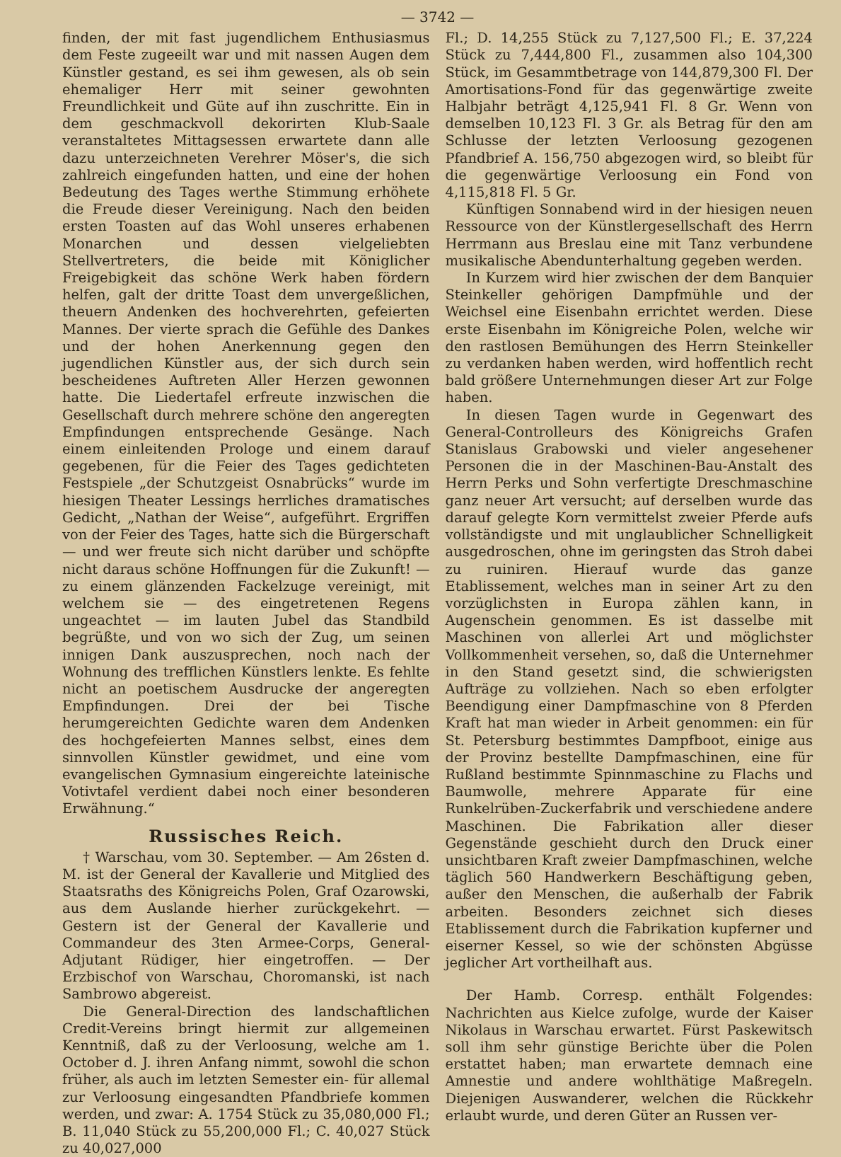— 3742 —
finden, der mit fast jugendlichem Enthusiasmus dem Feste zugeeilt war und mit nassen Augen dem Künstler gestand, es sei ihm gewesen, als ob sein ehemaliger Herr mit seiner gewohnten Freundlichkeit und Güte auf ihn zuschritte. Ein in dem geschmackvoll dekorirten Klub-Saale veranstaltetes Mittagsessen erwartete dann alle dazu unterzeichneten Verehrer Möser's, die sich zahlreich eingefunden hatten, und eine der hohen Bedeutung des Tages werthe Stimmung erhöhete die Freude dieser Vereinigung. Nach den beiden ersten Toasten auf das Wohl unseres erhabenen Monarchen und dessen vielgeliebten Stellvertreters, die beide mit Königlicher Freigebigkeit das schöne Werk haben fördern helfen, galt der dritte Toast dem unvergeßlichen, theuern Andenken des hochverehrten, gefeierten Mannes. Der vierte sprach die Gefühle des Dankes und der hohen Anerkennung gegen den jugendlichen Künstler aus, der sich durch sein bescheidenes Auftreten Aller Herzen gewonnen hatte. Die Liedertafel erfreute inzwischen die Gesellschaft durch mehrere schöne den angeregten Empfindungen entsprechende Gesänge. Nach einem einleitenden Prologe und einem darauf gegebenen, für die Feier des Tages gedichteten Festspiele „der Schutzgeist Osnabrücks“ wurde im hiesigen Theater Lessings herrliches dramatisches Gedicht, „Nathan der Weise“, aufgeführt. Ergriffen von der Feier des Tages, hatte sich die Bürgerschaft — und wer freute sich nicht darüber und schöpfte nicht daraus schöne Hoffnungen für die Zukunft! — zu einem glänzenden Fackelzuge vereinigt, mit welchem sie — des eingetretenen Regens ungeachtet — im lauten Jubel das Standbild begrüßte, und von wo sich der Zug, um seinen innigen Dank auszusprechen, noch nach der Wohnung des trefflichen Künstlers lenkte. Es fehlte nicht an poetischem Ausdrucke der angeregten Empfindungen. Drei der bei Tische herumgereichten Gedichte waren dem Andenken des hochgefeierten Mannes selbst, eines dem sinnvollen Künstler gewidmet, und eine vom evangelischen Gymnasium eingereichte lateinische Votivtafel verdient dabei noch einer besonderen Erwähnung.“
Russisches Reich.
† Warschau, vom 30. September. — Am 26sten d. M. ist der General der Kavallerie und Mitglied des Staatsraths des Königreichs Polen, Graf Ozarowski, aus dem Auslande hierher zurückgekehrt. — Gestern ist der General der Kavallerie und Commandeur des 3ten Armee-Corps, General-Adjutant Rüdiger, hier eingetroffen. — Der Erzbischof von Warschau, Choromanski, ist nach Sambrowo abgereist.
Die General-Direction des landschaftlichen Credit-Vereins bringt hiermit zur allgemeinen Kenntniß, daß zu der Verloosung, welche am 1. October d. J. ihren Anfang nimmt, sowohl die schon früher, als auch im letzten Semester ein- für allemal zur Verloosung eingesandten Pfandbriefe kommen werden, und zwar: A. 1754 Stück zu 35,080,000 Fl.; B. 11,040 Stück zu 55,200,000 Fl.; C. 40,027 Stück zu 40,027,000
Fl.; D. 14,255 Stück zu 7,127,500 Fl.; E. 37,224 Stück zu 7,444,800 Fl., zusammen also 104,300 Stück, im Gesammtbetrage von 144,879,300 Fl. Der Amortisations-Fond für das gegenwärtige zweite Halbjahr beträgt 4,125,941 Fl. 8 Gr. Wenn von demselben 10,123 Fl. 3 Gr. als Betrag für den am Schlusse der letzten Verloosung gezogenen Pfandbrief A. 156,750 abgezogen wird, so bleibt für die gegenwärtige Verloosung ein Fond von 4,115,818 Fl. 5 Gr.
Künftigen Sonnabend wird in der hiesigen neuen Ressource von der Künstlergesellschaft des Herrn Herrmann aus Breslau eine mit Tanz verbundene musikalische Abendunterhaltung gegeben werden.
In Kurzem wird hier zwischen der dem Banquier Steinkeller gehörigen Dampfmühle und der Weichsel eine Eisenbahn errichtet werden. Diese erste Eisenbahn im Königreiche Polen, welche wir den rastlosen Bemühungen des Herrn Steinkeller zu verdanken haben werden, wird hoffentlich recht bald größere Unternehmungen dieser Art zur Folge haben.
In diesen Tagen wurde in Gegenwart des General-Controlleurs des Königreichs Grafen Stanislaus Grabowski und vieler angesehener Personen die in der Maschinen-Bau-Anstalt des Herrn Perks und Sohn verfertigte Dreschmaschine ganz neuer Art versucht; auf derselben wurde das darauf gelegte Korn vermittelst zweier Pferde aufs vollständigste und mit unglaublicher Schnelligkeit ausgedroschen, ohne im geringsten das Stroh dabei zu ruiniren. Hierauf wurde das ganze Etablissement, welches man in seiner Art zu den vorzüglichsten in Europa zählen kann, in Augenschein genommen. Es ist dasselbe mit Maschinen von allerlei Art und möglichster Vollkommenheit versehen, so, daß die Unternehmer in den Stand gesetzt sind, die schwierigsten Aufträge zu vollziehen. Nach so eben erfolgter Beendigung einer Dampfmaschine von 8 Pferden Kraft hat man wieder in Arbeit genommen: ein für St. Petersburg bestimmtes Dampfboot, einige aus der Provinz bestellte Dampfmaschinen, eine für Rußland bestimmte Spinnmaschine zu Flachs und Baumwolle, mehrere Apparate für eine Runkelrüben-Zuckerfabrik und verschiedene andere Maschinen. Die Fabrikation aller dieser Gegenstände geschieht durch den Druck einer unsichtbaren Kraft zweier Dampfmaschinen, welche täglich 560 Handwerkern Beschäftigung geben, außer den Menschen, die außerhalb der Fabrik arbeiten. Besonders zeichnet sich dieses Etablissement durch die Fabrikation kupferner und eiserner Kessel, so wie der schönsten Abgüsse jeglicher Art vortheilhaft aus.
Der Hamb. Corresp. enthält Folgendes: Nachrichten aus Kielce zufolge, wurde der Kaiser Nikolaus in Warschau erwartet. Fürst Paskewitsch soll ihm sehr günstige Berichte über die Polen erstattet haben; man erwartete demnach eine Amnestie und andere wohlthätige Maßregeln. Diejenigen Auswanderer, welchen die Rückkehr erlaubt wurde, und deren Güter an Russen ver-